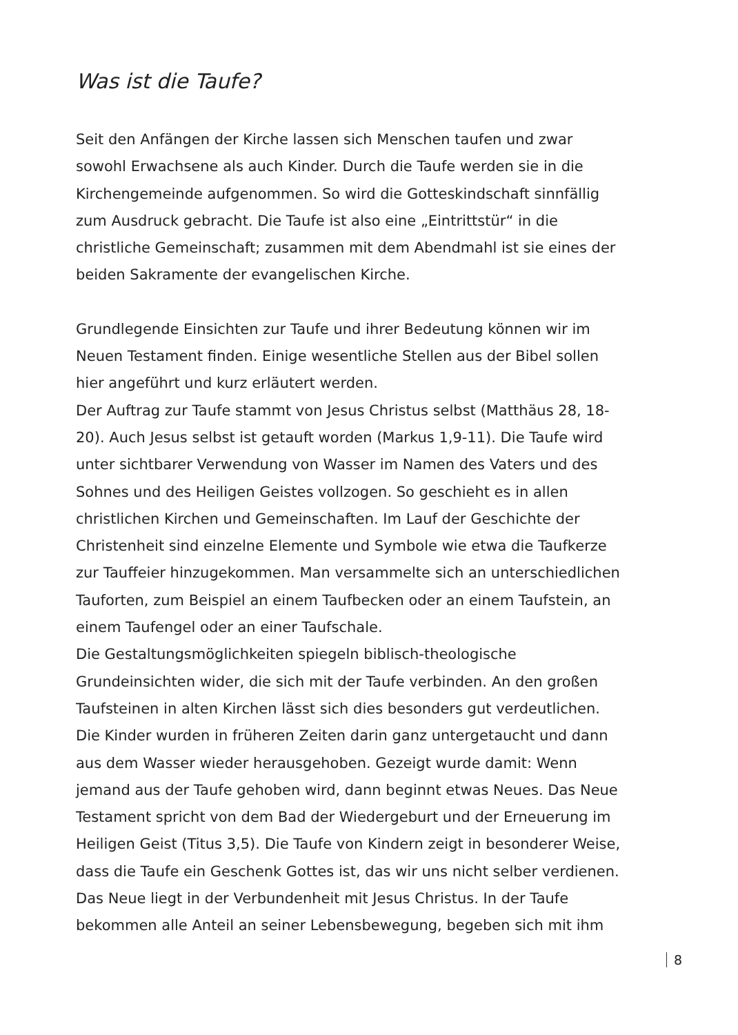Was ist die Taufe?
Seit den Anfängen der Kirche lassen sich Menschen taufen und zwar sowohl Erwachsene als auch Kinder. Durch die Taufe werden sie in die Kirchengemeinde aufgenommen. So wird die Gotteskindschaft sinnfällig zum Ausdruck gebracht. Die Taufe ist also eine „Eintrittstür“ in die christliche Gemeinschaft; zusammen mit dem Abendmahl ist sie eines der beiden Sakramente der evangelischen Kirche.
Grundlegende Einsichten zur Taufe und ihrer Bedeutung können wir im Neuen Testament finden. Einige wesentliche Stellen aus der Bibel sollen hier angeführt und kurz erläutert werden.
Der Auftrag zur Taufe stammt von Jesus Christus selbst (Matthäus 28, 18-20). Auch Jesus selbst ist getauft worden (Markus 1,9-11). Die Taufe wird unter sichtbarer Verwendung von Wasser im Namen des Vaters und des Sohnes und des Heiligen Geistes vollzogen. So geschieht es in allen christlichen Kirchen und Gemeinschaften. Im Lauf der Geschichte der Christenheit sind einzelne Elemente und Symbole wie etwa die Taufkerze zur Tauffeier hinzugekommen. Man versammelte sich an unterschiedlichen Tauforten, zum Beispiel an einem Taufbecken oder an einem Taufstein, an einem Taufengel oder an einer Taufschale.
Die Gestaltungsmöglichkeiten spiegeln biblisch-theologische Grundeinsichten wider, die sich mit der Taufe verbinden. An den großen Taufsteinen in alten Kirchen lässt sich dies besonders gut verdeutlichen. Die Kinder wurden in früheren Zeiten darin ganz untergetaucht und dann aus dem Wasser wieder herausgehoben. Gezeigt wurde damit: Wenn jemand aus der Taufe gehoben wird, dann beginnt etwas Neues. Das Neue Testament spricht von dem Bad der Wiedergeburt und der Erneuerung im Heiligen Geist (Titus 3,5). Die Taufe von Kindern zeigt in besonderer Weise, dass die Taufe ein Geschenk Gottes ist, das wir uns nicht selber verdienen.
Das Neue liegt in der Verbundenheit mit Jesus Christus. In der Taufe bekommen alle Anteil an seiner Lebensbewegung, begeben sich mit ihm
8